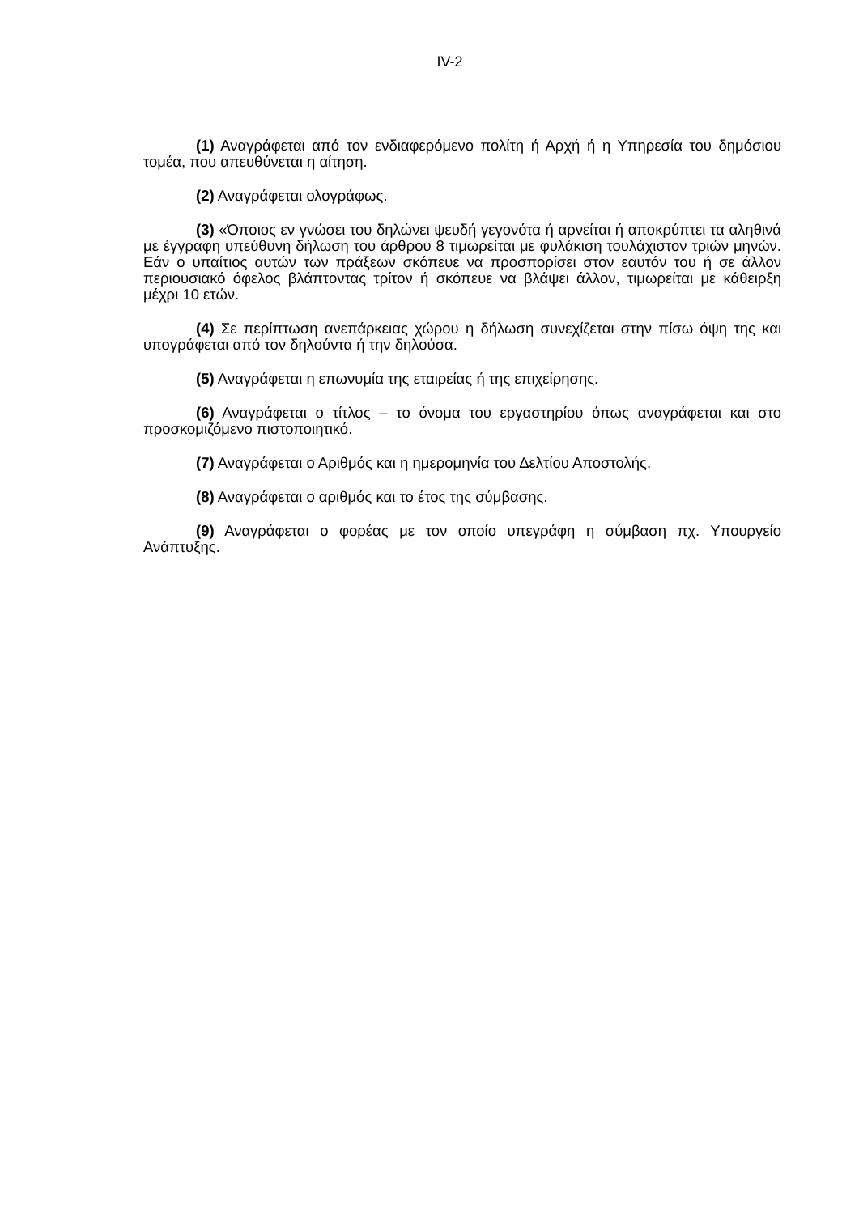IV-2
(1) Αναγράφεται από τον ενδιαφερόμενο πολίτη ή Αρχή ή η Υπηρεσία του δημόσιου τομέα, που απευθύνεται η αίτηση.
(2) Αναγράφεται ολογράφως.
(3) «Όποιος εν γνώσει του δηλώνει ψευδή γεγονότα ή αρνείται ή αποκρύπτει τα αληθινά με έγγραφη υπεύθυνη δήλωση του άρθρου 8 τιμωρείται με φυλάκιση τουλάχιστον τριών μηνών. Εάν ο υπαίτιος αυτών των πράξεων σκόπευε να προσπορίσει στον εαυτόν του ή σε άλλον περιουσιακό όφελος βλάπτοντας τρίτον ή σκόπευε να βλάψει άλλον, τιμωρείται με κάθειρξη μέχρι 10 ετών.
(4) Σε περίπτωση ανεπάρκειας χώρου η δήλωση συνεχίζεται στην πίσω όψη της και υπογράφεται από τον δηλούντα ή την δηλούσα.
(5) Αναγράφεται η επωνυμία της εταιρείας ή της επιχείρησης.
(6) Αναγράφεται ο τίτλος – το όνομα του εργαστηρίου όπως αναγράφεται και στο προσκομιζόμενο πιστοποιητικό.
(7) Αναγράφεται ο Αριθμός και η ημερομηνία του Δελτίου Αποστολής.
(8) Αναγράφεται ο αριθμός και το έτος της σύμβασης.
(9) Αναγράφεται ο φορέας με τον οποίο υπεγράφη η σύμβαση πχ. Υπουργείο Ανάπτυξης.